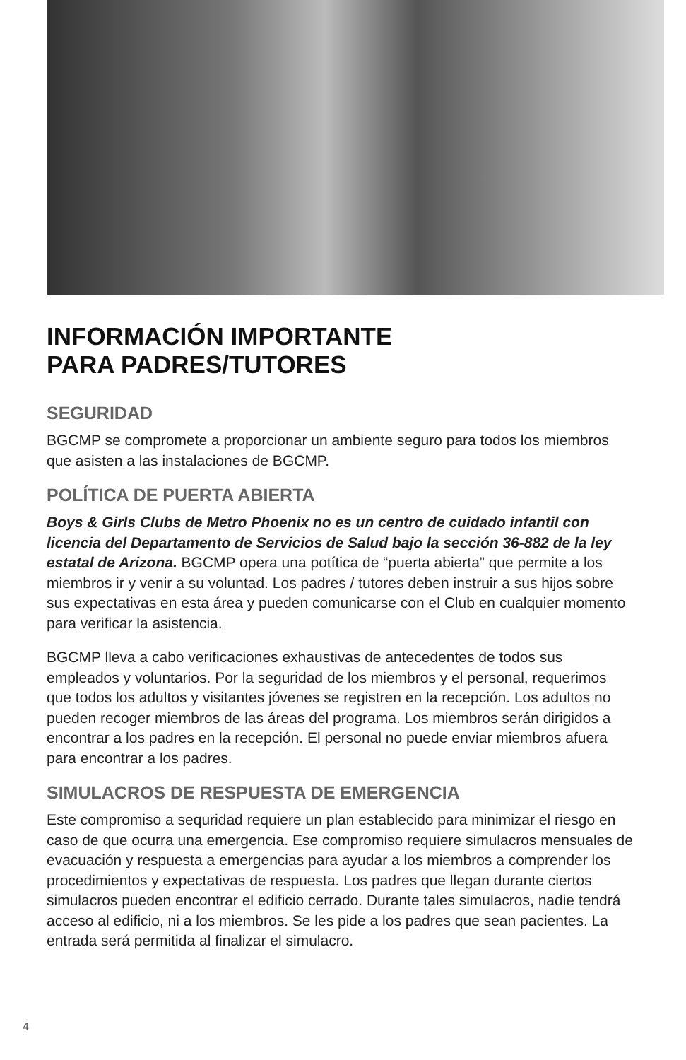INFORMACIÓN IMPORTANTE
PARA PADRES/TUTORES
SEGURIDAD
BGCMP se compromete a proporcionar un ambiente seguro para todos los miembros que asisten a las instalaciones de BGCMP.
POLÍTICA DE PUERTA ABIERTA
Boys & Girls Clubs de Metro Phoenix no es un centro de cuidado infantil con licencia del Departamento de Servicios de Salud bajo la sección 36-882 de la ley estatal de Arizona. BGCMP opera una potítica de “puerta abierta” que permite a los miembros ir y venir a su voluntad. Los padres / tutores deben instruir a sus hijos sobre sus expectativas en esta área y pueden comunicarse con el Club en cualquier momento para verificar la asistencia.
BGCMP lleva a cabo verificaciones exhaustivas de antecedentes de todos sus empleados y voluntarios. Por la seguridad de los miembros y el personal, requerimos que todos los adultos y visitantes jóvenes se registren en la recepción. Los adultos no pueden recoger miembros de las áreas del programa. Los miembros serán dirigidos a encontrar a los padres en la recepción. El personal no puede enviar miembros afuera para encontrar a los padres.
SIMULACROS DE RESPUESTA DE EMERGENCIA
Este compromiso a sequridad requiere un plan establecido para minimizar el riesgo en caso de que ocurra una emergencia. Ese compromiso requiere simulacros mensuales de evacuación y respuesta a emergencias para ayudar a los miembros a comprender los procedimientos y expectativas de respuesta. Los padres que llegan durante ciertos simulacros pueden encontrar el edificio cerrado. Durante tales simulacros, nadie tendrá acceso al edificio, ni a los miembros. Se les pide a los padres que sean pacientes. La entrada será permitida al finalizar el simulacro.
4